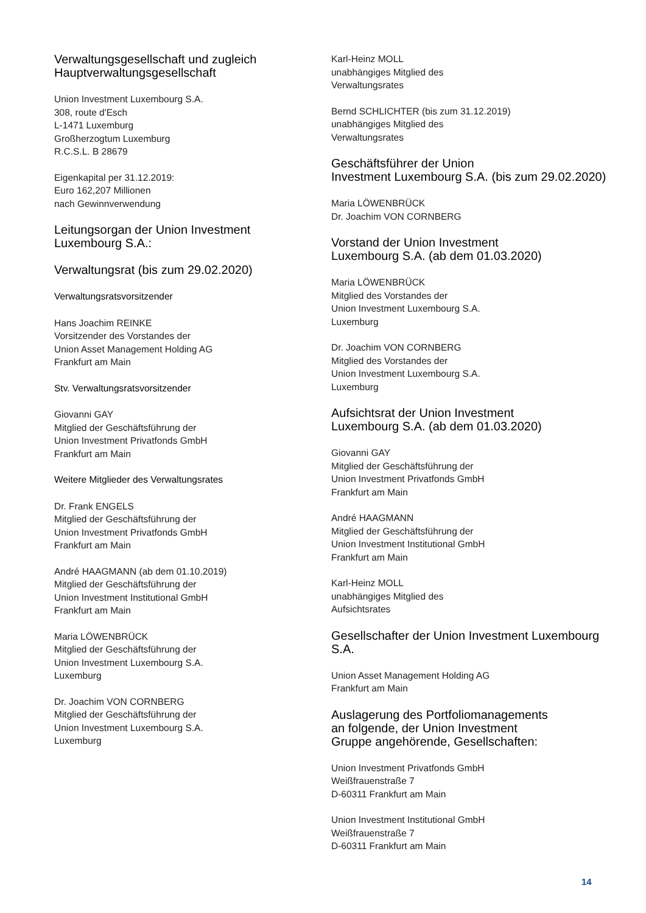Verwaltungsgesellschaft und zugleich
Hauptverwaltungsgesellschaft
Union Investment Luxembourg S.A.
308, route d'Esch
L-1471 Luxemburg
Großherzogtum Luxemburg
R.C.S.L. B 28679
Eigenkapital per 31.12.2019:
Euro 162,207 Millionen
nach Gewinnverwendung
Leitungsorgan der Union Investment
Luxembourg S.A.:
Verwaltungsrat (bis zum 29.02.2020)
Verwaltungsratsvorsitzender
Hans Joachim REINKE
Vorsitzender des Vorstandes der
Union Asset Management Holding AG
Frankfurt am Main
Stv. Verwaltungsratsvorsitzender
Giovanni GAY
Mitglied der Geschäftsführung der
Union Investment Privatfonds GmbH
Frankfurt am Main
Weitere Mitglieder des Verwaltungsrates
Dr. Frank ENGELS
Mitglied der Geschäftsführung der
Union Investment Privatfonds GmbH
Frankfurt am Main
André HAAGMANN (ab dem 01.10.2019)
Mitglied der Geschäftsführung der
Union Investment Institutional GmbH
Frankfurt am Main
Maria LÖWENBRÜCK
Mitglied der Geschäftsführung der
Union Investment Luxembourg S.A.
Luxemburg
Dr. Joachim VON CORNBERG
Mitglied der Geschäftsführung der
Union Investment Luxembourg S.A.
Luxemburg
Karl-Heinz MOLL
unabhängiges Mitglied des
Verwaltungsrates
Bernd SCHLICHTER (bis zum 31.12.2019)
unabhängiges Mitglied des
Verwaltungsrates
Geschäftsführer der Union
Investment Luxembourg S.A. (bis zum 29.02.2020)
Maria LÖWENBRÜCK
Dr. Joachim VON CORNBERG
Vorstand der Union Investment
Luxembourg S.A. (ab dem 01.03.2020)
Maria LÖWENBRÜCK
Mitglied des Vorstandes der
Union Investment Luxembourg S.A.
Luxemburg
Dr. Joachim VON CORNBERG
Mitglied des Vorstandes der
Union Investment Luxembourg S.A.
Luxemburg
Aufsichtsrat der Union Investment
Luxembourg S.A. (ab dem 01.03.2020)
Giovanni GAY
Mitglied der Geschäftsführung der
Union Investment Privatfonds GmbH
Frankfurt am Main
André HAAGMANN
Mitglied der Geschäftsführung der
Union Investment Institutional GmbH
Frankfurt am Main
Karl-Heinz MOLL
unabhängiges Mitglied des
Aufsichtsrates
Gesellschafter der Union Investment Luxembourg S.A.
Union Asset Management Holding AG
Frankfurt am Main
Auslagerung des Portfoliomanagements
an folgende, der Union Investment
Gruppe angehörende, Gesellschaften:
Union Investment Privatfonds GmbH
Weißfrauenstraße 7
D-60311 Frankfurt am Main
Union Investment Institutional GmbH
Weißfrauenstraße 7
D-60311 Frankfurt am Main
14